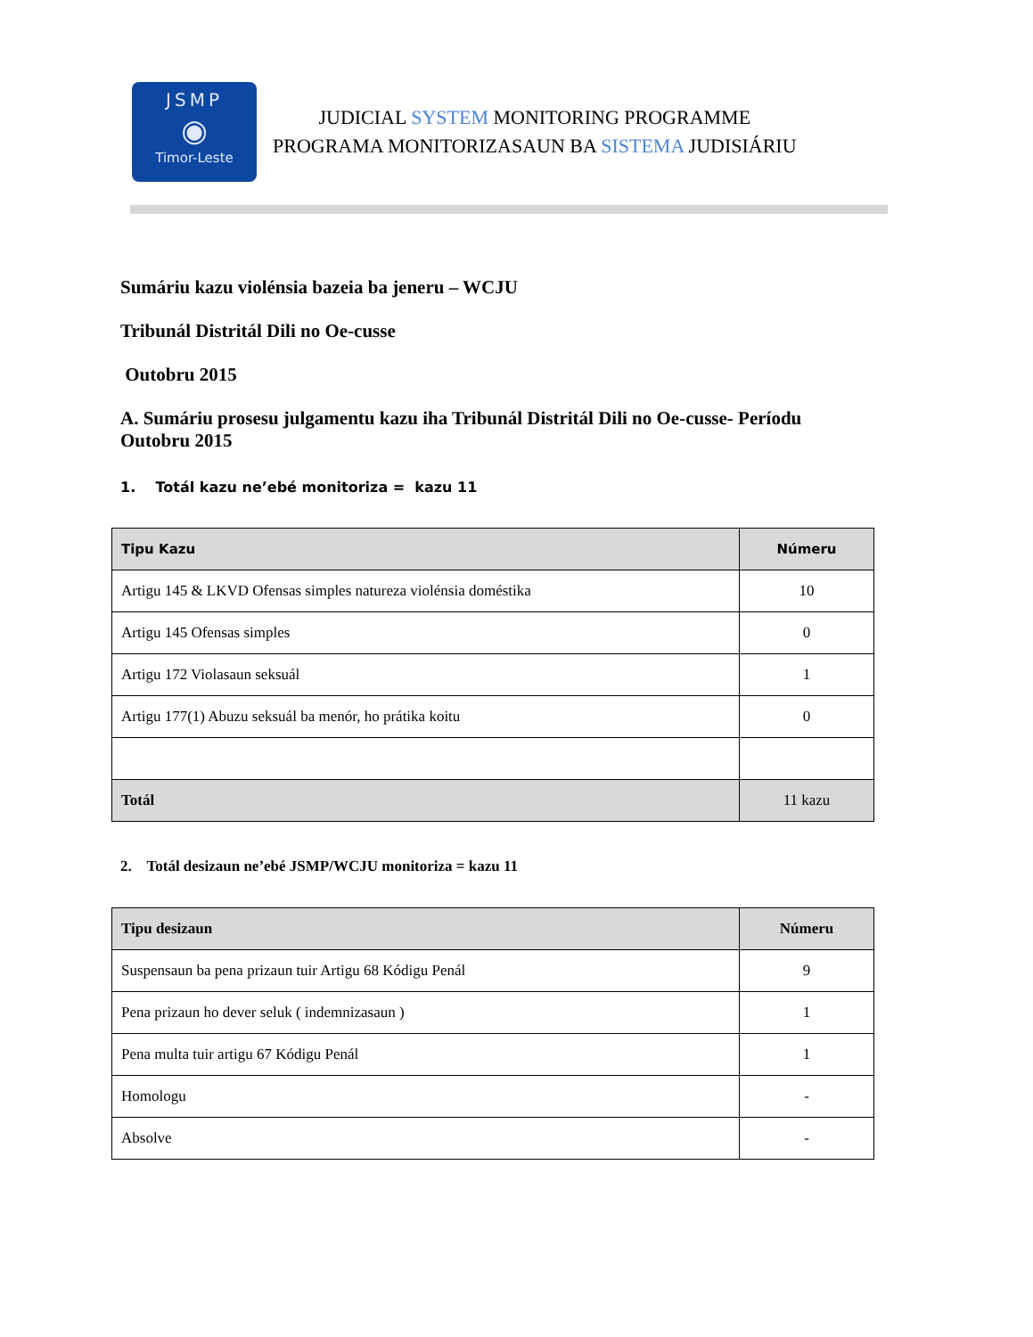JSMP
◉
Timor-Leste
JUDICIAL SYSTEM MONITORING PROGRAMME
PROGRAMA MONITORIZASAUN BA SISTEMA JUDISIÁRIU
Sumáriu kazu violénsia bazeia ba jeneru – WCJU
Tribunál Distritál Dili no Oe-cusse
Outobru 2015
A. Sumáriu prosesu julgamentu kazu iha Tribunál Distritál Dili no Oe-cusse- Períodu Outobru 2015
1. Totál kazu ne’ebé monitoriza = kazu 11
| Tipu Kazu | Númeru |
| --- | --- |
| Artigu 145 & LKVD Ofensas simples natureza violénsia doméstika | 10 |
| Artigu 145 Ofensas simples | 0 |
| Artigu 172 Violasaun seksuál | 1 |
| Artigu 177(1) Abuzu seksuál ba menór, ho prátika koitu | 0 |
| Totál | 11 kazu |
2. Totál desizaun ne’ebé JSMP/WCJU monitoriza = kazu 11
| Tipu desizaun | Númeru |
| --- | --- |
| Suspensaun ba pena prizaun tuir Artigu 68 Kódigu Penál | 9 |
| Pena prizaun ho dever seluk ( indemnizasaun ) | 1 |
| Pena multa tuir artigu 67 Kódigu Penál | 1 |
| Homologu | - |
| Absolve | - |